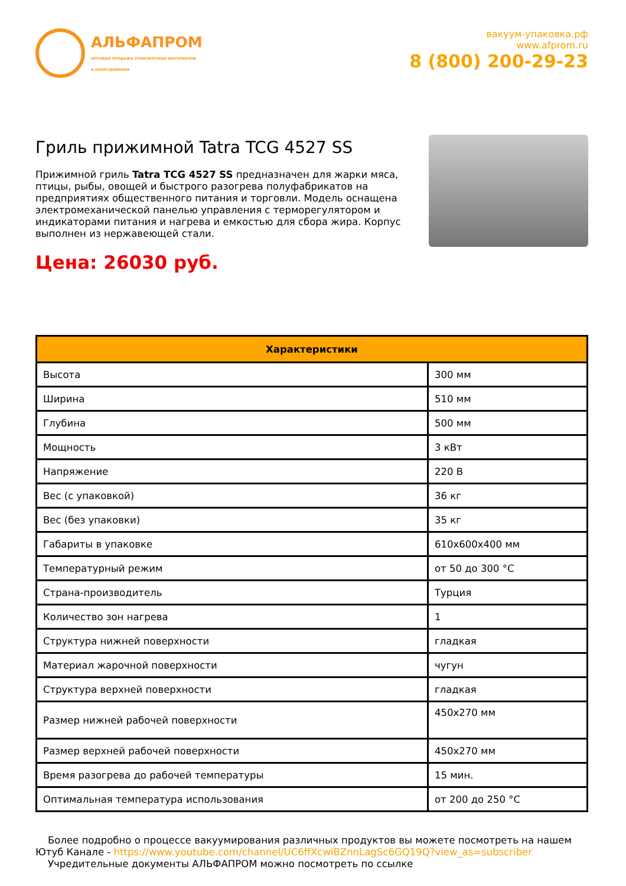АЛЬФАПРОМ
ОПТОВАЯ ПРОДАЖА УПАКОВОЧНЫХ МАТЕРИАЛОВ
И ОБОРУДОВАНИЯ
вакуум-упаковка.рф
www.afprom.ru
8 (800) 200-29-23
Гриль прижимной Tatra TCG 4527 SS
Прижимной гриль Tatra TCG 4527 SS предназначен для жарки мяса, птицы, рыбы, овощей и быстрого разогрева полуфабрикатов на предприятиях общественного питания и торговли. Модель оснащена электромеханической панелью управления с терморегулятором и индикаторами питания и нагрева и емкостью для сбора жира. Корпус выполнен из нержавеющей стали.
Цена: 26030 руб.
| Характеристики | |
| --- | --- |
| Высота | 300 мм |
| Ширина | 510 мм |
| Глубина | 500 мм |
| Мощность | 3 кВт |
| Напряжение | 220 В |
| Вес (с упаковкой) | 36 кг |
| Вес (без упаковки) | 35 кг |
| Габариты в упаковке | 610x600x400 мм |
| Температурный режим | от 50 до 300 °C |
| Страна-производитель | Турция |
| Количество зон нагрева | 1 |
| Структура нижней поверхности | гладкая |
| Материал жарочной поверхности | чугун |
| Структура верхней поверхности | гладкая |
| Размер нижней рабочей поверхности | 450x270 мм |
| Размер верхней рабочей поверхности | 450x270 мм |
| Время разогрева до рабочей температуры | 15 мин. |
| Оптимальная температура использования | от 200 до 250 °C |
Более подробно о процессе вакуумирования различных продуктов вы можете посмотреть на нашем Ютуб Канале - https://www.youtube.com/channel/UC6ffXcwlBZnnLagSc6GQ19Q?view_as=subscriber
Учредительные документы АЛЬФАПРОМ можно посмотреть по ссылке